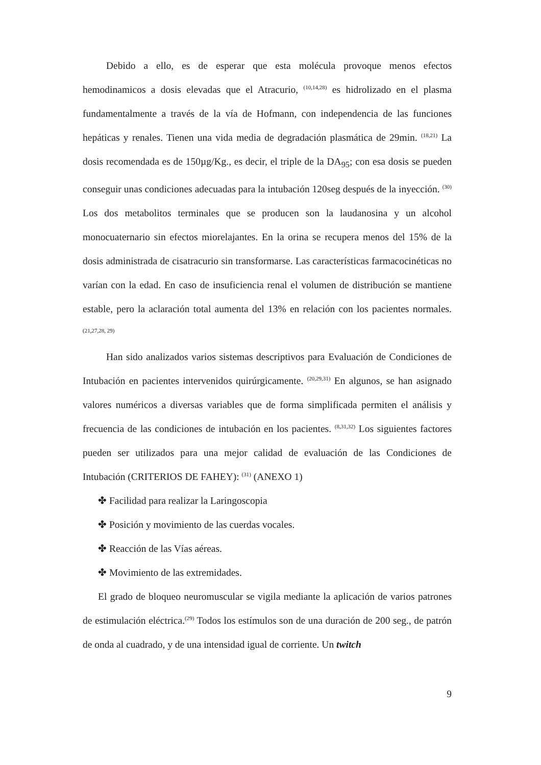Debido a ello, es de esperar que esta molécula provoque menos efectos hemodinamicos a dosis elevadas que el Atracurio, <sup>(10,14,28)</sup> es hidrolizado en el plasma fundamentalmente a través de la vía de Hofmann, con independencia de las funciones hepáticas y renales. Tienen una vida media de degradación plasmática de 29min. <sup>(18,21)</sup> La dosis recomendada es de 150µg/Kg., es decir, el triple de la DA<sub>95</sub>; con esa dosis se pueden conseguir unas condiciones adecuadas para la intubación 120seg después de la inyección. <sup>(30)</sup> Los dos metabolitos terminales que se producen son la laudanosina y un alcohol monocuaternario sin efectos miorelajantes. En la orina se recupera menos del 15% de la dosis administrada de cisatracurio sin transformarse. Las características farmacocinéticas no varían con la edad. En caso de insuficiencia renal el volumen de distribución se mantiene estable, pero la aclaración total aumenta del 13% en relación con los pacientes normales. <sup>(21,27,28, 29)</sup>
Han sido analizados varios sistemas descriptivos para Evaluación de Condiciones de Intubación en pacientes intervenidos quirúrgicamente. <sup>(20,29,31)</sup> En algunos, se han asignado valores numéricos a diversas variables que de forma simplificada permiten el análisis y frecuencia de las condiciones de intubación en los pacientes. <sup>(8,31,32)</sup> Los siguientes factores pueden ser utilizados para una mejor calidad de evaluación de las Condiciones de Intubación (CRITERIOS DE FAHEY): <sup>(31)</sup> (ANEXO 1)
✤ Facilidad para realizar la Laringoscopia
✤ Posición y movimiento de las cuerdas vocales.
✤ Reacción de las Vías aéreas.
✤ Movimiento de las extremidades.
El grado de bloqueo neuromuscular se vigila mediante la aplicación de varios patrones de estimulación eléctrica.<sup>(29)</sup> Todos los estímulos son de una duración de 200 seg., de patrón de onda al cuadrado, y de una intensidad igual de corriente. Un twitch
9